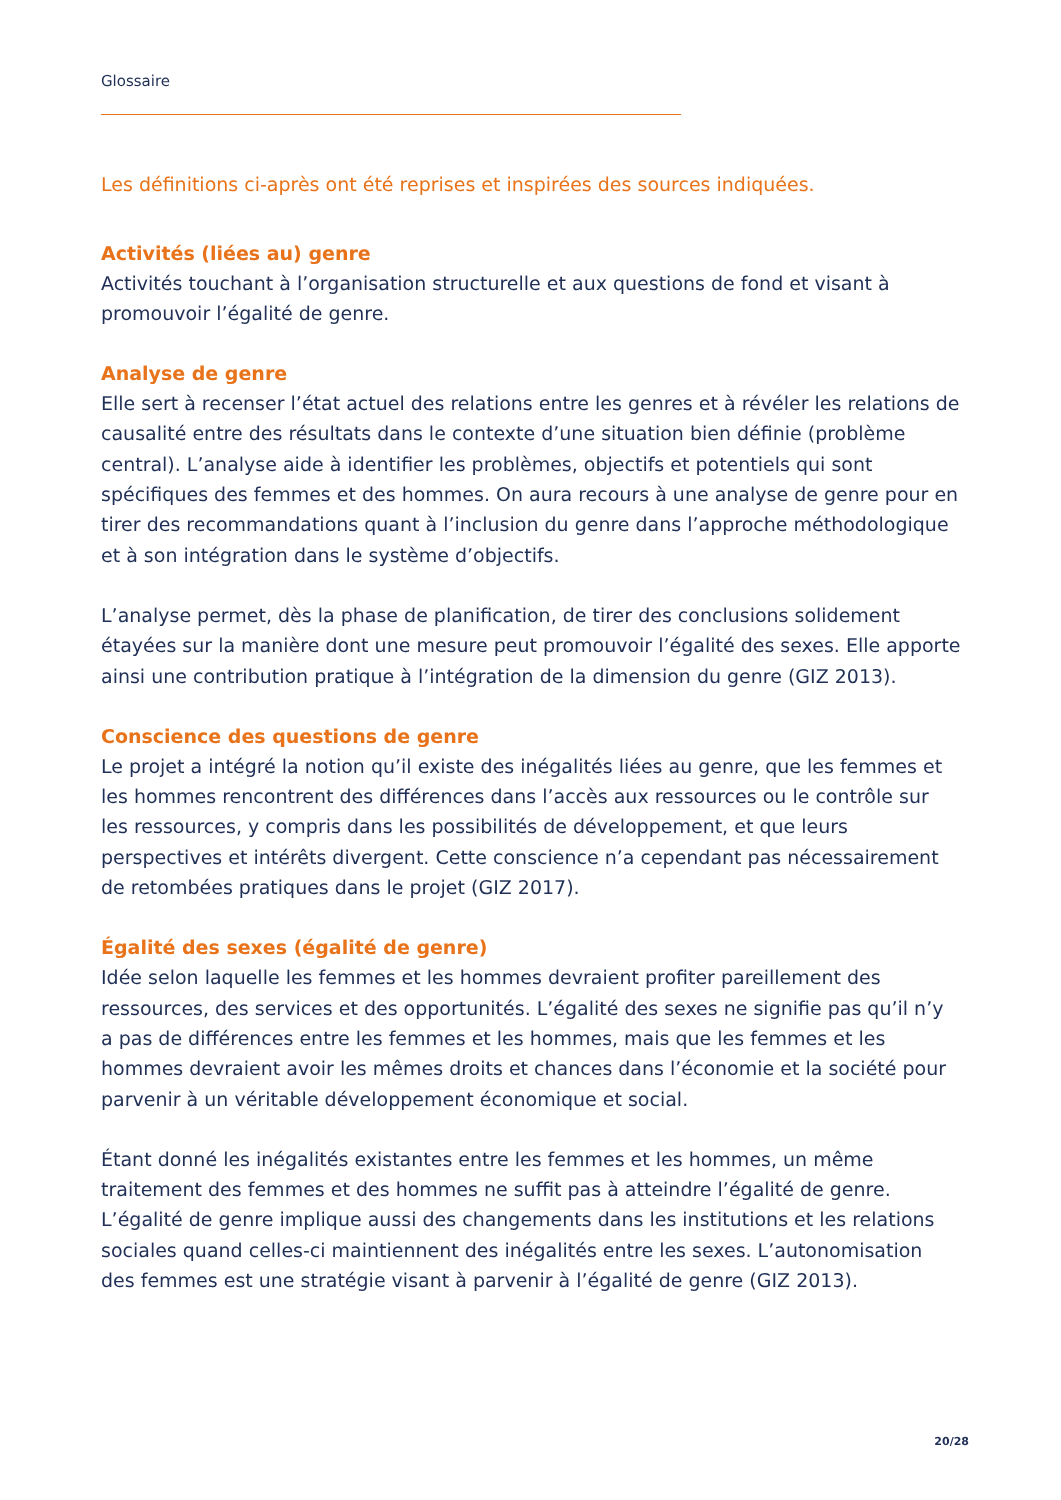Glossaire
Les définitions ci-après ont été reprises et inspirées des sources indiquées.
Activités (liées au) genre
Activités touchant à l’organisation structurelle et aux questions de fond et visant à promouvoir l’égalité de genre.
Analyse de genre
Elle sert à recenser l’état actuel des relations entre les genres et à révéler les relations de causalité entre des résultats dans le contexte d’une situation bien définie (problème central). L’analyse aide à identifier les problèmes, objectifs et potentiels qui sont spécifiques des femmes et des hommes. On aura recours à une analyse de genre pour en tirer des recommandations quant à l’inclusion du genre dans l’approche méthodologique et à son intégration dans le système d’objectifs.
L’analyse permet, dès la phase de planification, de tirer des conclusions solidement étayées sur la manière dont une mesure peut promouvoir l’égalité des sexes. Elle apporte ainsi une contribution pratique à l’intégration de la dimension du genre (GIZ 2013).
Conscience des questions de genre
Le projet a intégré la notion qu’il existe des inégalités liées au genre, que les femmes et les hommes rencontrent des différences dans l’accès aux ressources ou le contrôle sur les ressources, y compris dans les possibilités de développement, et que leurs perspectives et intérêts divergent. Cette conscience n’a cependant pas nécessairement de retombées pratiques dans le projet (GIZ 2017).
Égalité des sexes (égalité de genre)
Idée selon laquelle les femmes et les hommes devraient profiter pareillement des ressources, des services et des opportunités. L’égalité des sexes ne signifie pas qu’il n’y a pas de différences entre les femmes et les hommes, mais que les femmes et les hommes devraient avoir les mêmes droits et chances dans l’économie et la société pour parvenir à un véritable développement économique et social.
Étant donné les inégalités existantes entre les femmes et les hommes, un même traitement des femmes et des hommes ne suffit pas à atteindre l’égalité de genre. L’égalité de genre implique aussi des changements dans les institutions et les relations sociales quand celles-ci maintiennent des inégalités entre les sexes. L’autonomisation des femmes est une stratégie visant à parvenir à l’égalité de genre (GIZ 2013).
20/28